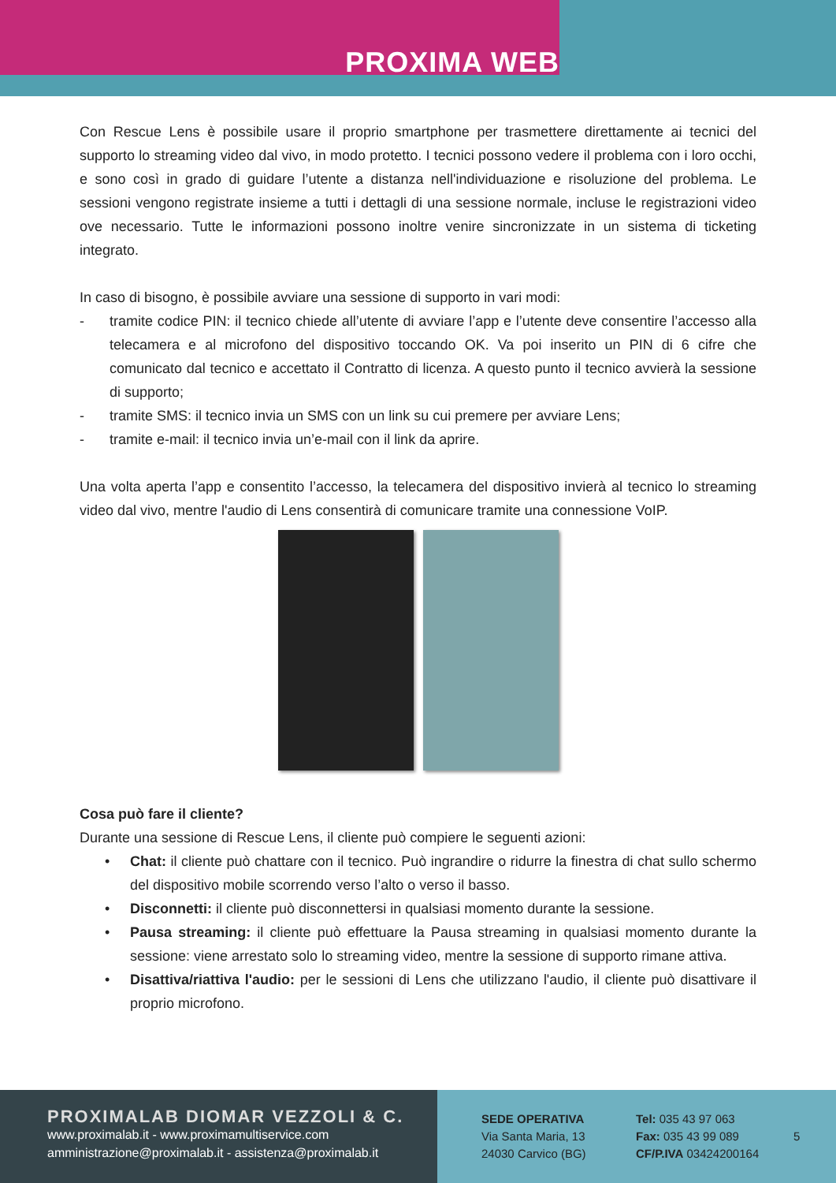PROXIMA WEB
Con Rescue Lens è possibile usare il proprio smartphone per trasmettere direttamente ai tecnici del supporto lo streaming video dal vivo, in modo protetto. I tecnici possono vedere il problema con i loro occhi, e sono così in grado di guidare l’utente a distanza nell'individuazione e risoluzione del problema. Le sessioni vengono registrate insieme a tutti i dettagli di una sessione normale, incluse le registrazioni video ove necessario. Tutte le informazioni possono inoltre venire sincronizzate in un sistema di ticketing integrato.
In caso di bisogno, è possibile avviare una sessione di supporto in vari modi:
- tramite codice PIN: il tecnico chiede all’utente di avviare l’app e l’utente deve consentire l’accesso alla telecamera e al microfono del dispositivo toccando OK. Va poi inserito un PIN di 6 cifre che comunicato dal tecnico e accettato il Contratto di licenza. A questo punto il tecnico avvierà la sessione di supporto;
- tramite SMS: il tecnico invia un SMS con un link su cui premere per avviare Lens;
- tramite e-mail: il tecnico invia un’e-mail con il link da aprire.
Una volta aperta l’app e consentito l’accesso, la telecamera del dispositivo invierà al tecnico lo streaming video dal vivo, mentre l'audio di Lens consentirà di comunicare tramite una connessione VoIP.
Cosa può fare il cliente?
Durante una sessione di Rescue Lens, il cliente può compiere le seguenti azioni:
• Chat: il cliente può chattare con il tecnico. Può ingrandire o ridurre la finestra di chat sullo schermo del dispositivo mobile scorrendo verso l’alto o verso il basso.
• Disconnetti: il cliente può disconnettersi in qualsiasi momento durante la sessione.
• Pausa streaming: il cliente può effettuare la Pausa streaming in qualsiasi momento durante la sessione: viene arrestato solo lo streaming video, mentre la sessione di supporto rimane attiva.
• Disattiva/riattiva l'audio: per le sessioni di Lens che utilizzano l'audio, il cliente può disattivare il proprio microfono.
PROXIMALAB DIOMAR VEZZOLI & C.
www.proximalab.it - www.proximamultiservice.com
amministrazione@proximalab.it - assistenza@proximalab.it
SEDE OPERATIVA
Via Santa Maria, 13
24030 Carvico (BG)
Tel: 035 43 97 063
Fax: 035 43 99 089
CF/P.IVA 03424200164
5